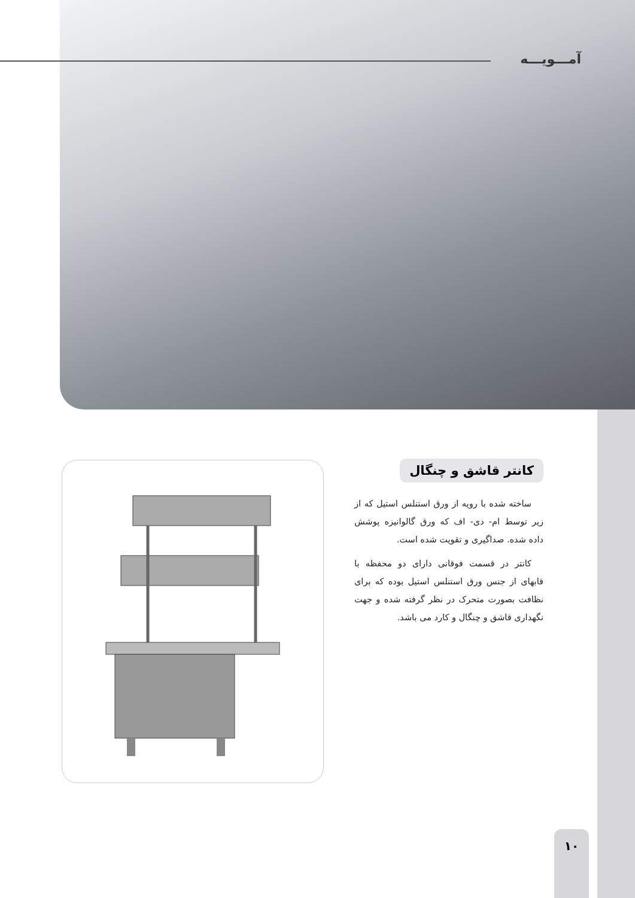آمـــویـــه
کانتر قاشق و چنگال
ساخته شده با رویه از ورق استنلس استیل که از زیر توسط ام- دی- اف که ورق گالوانیزه پوشش داده شده. صداگیری و تقویت شده است.
کانتر در قسمت فوقانی دارای دو محفظه با قابهای از جنس ورق استنلس استیل بوده که برای نظافت بصورت متحرک در نظر گرفته شده و جهت نگهداری قاشق و چنگال و کارد می باشد.
۱۰